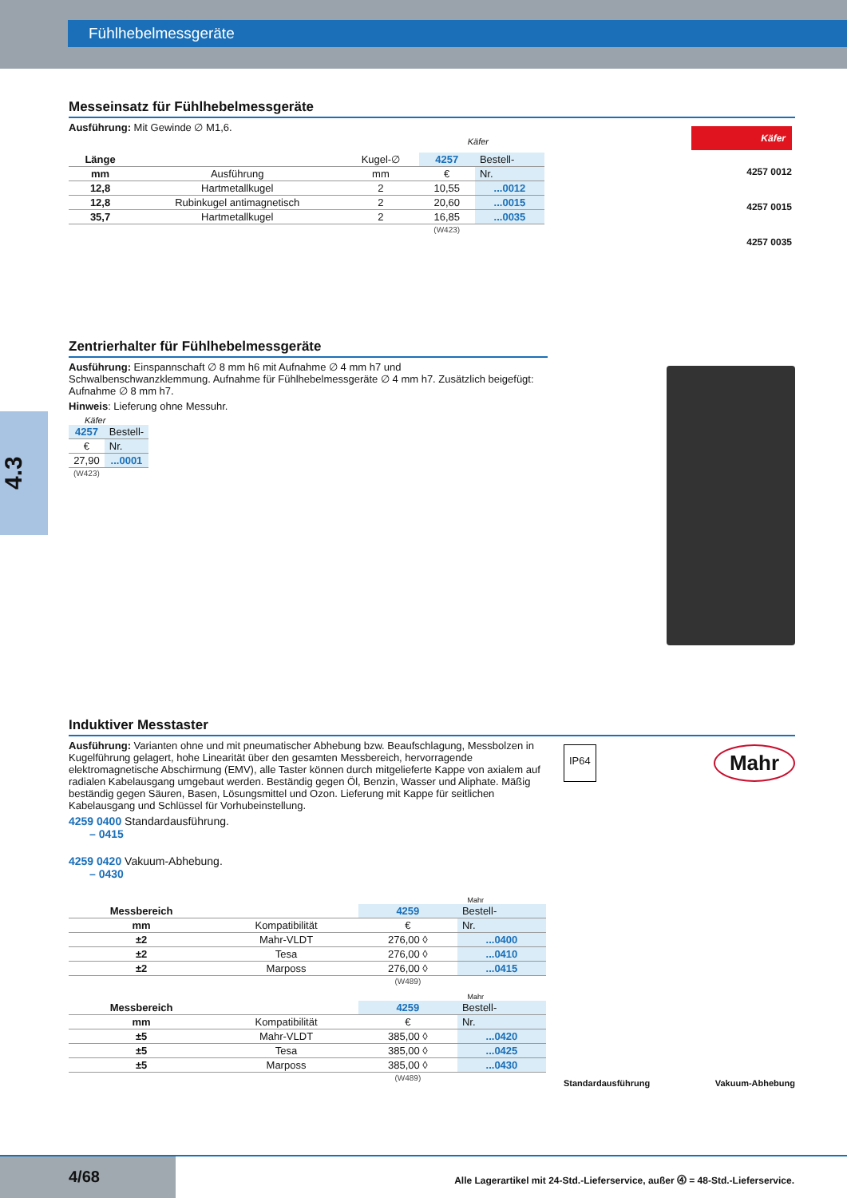Fühlhebelmessgeräte
4.3
Messeinsatz für Fühlhebelmessgeräte
Ausführung: Mit Gewinde ∅ M1,6.
Käfer
| Länge | | Kugel-∅ | 4257 | Bestell- |
| --- | --- | --- | --- | --- |
| mm | Ausführung | mm | € | Nr. |
| 12,8 | Hartmetallkugel | 2 | 10,55 | ...0012 |
| 12,8 | Rubinkugel antimagnetisch | 2 | 20,60 | ...0015 |
| 35,7 | Hartmetallkugel | 2 | 16,85 | ...0035 |
| | | | (W423) | |
Käfer
4257 0012
4257 0015
4257 0035
Zentrierhalter für Fühlhebelmessgeräte
Ausführung: Einspannschaft ∅ 8 mm h6 mit Aufnahme ∅ 4 mm h7 und Schwalbenschwanzklemmung. Aufnahme für Fühlhebelmessgeräte ∅ 4 mm h7. Zusätzlich beigefügt: Aufnahme ∅ 8 mm h7.
Hinweis: Lieferung ohne Messuhr.
Käfer
| 4257 | Bestell- |
| --- | --- |
| € | Nr. |
| 27,90 | ...0001 |
| (W423) | |
Induktiver Messtaster
Ausführung: Varianten ohne und mit pneumatischer Abhebung bzw. Beaufschlagung, Messbolzen in Kugelführung gelagert, hohe Linearität über den gesamten Messbereich, hervorragende elektromagnetische Abschirmung (EMV), alle Taster können durch mitgelieferte Kappe von axialem auf radialen Kabelausgang umgebaut werden. Beständig gegen Öl, Benzin, Wasser und Aliphate. Mäßig beständig gegen Säuren, Basen, Lösungsmittel und Ozon. Lieferung mit Kappe für seitlichen Kabelausgang und Schlüssel für Vorhubeinstellung.
4259 0400 Standardausführung.
– 0415
4259 0420 Vakuum-Abhebung.
– 0430
Mahr
| Messbereich | | 4259 | Bestell- |
| --- | --- | --- | --- |
| mm | Kompatibilität | € | Nr. |
| ±2 | Mahr-VLDT | 276,00 ◊ | ...0400 |
| ±2 | Tesa | 276,00 ◊ | ...0410 |
| ±2 | Marposs | 276,00 ◊ | ...0415 |
| | | (W489) | |
Mahr
| Messbereich | | 4259 | Bestell- |
| --- | --- | --- | --- |
| mm | Kompatibilität | € | Nr. |
| ±5 | Mahr-VLDT | 385,00 ◊ | ...0420 |
| ±5 | Tesa | 385,00 ◊ | ...0425 |
| ±5 | Marposs | 385,00 ◊ | ...0430 |
| | | (W489) | |
IP64
Mahr
Standardausführung Vakuum-Abhebung
4/68
Alle Lagerartikel mit 24-Std.-Lieferservice, außer ⓸ = 48-Std.-Lieferservice.